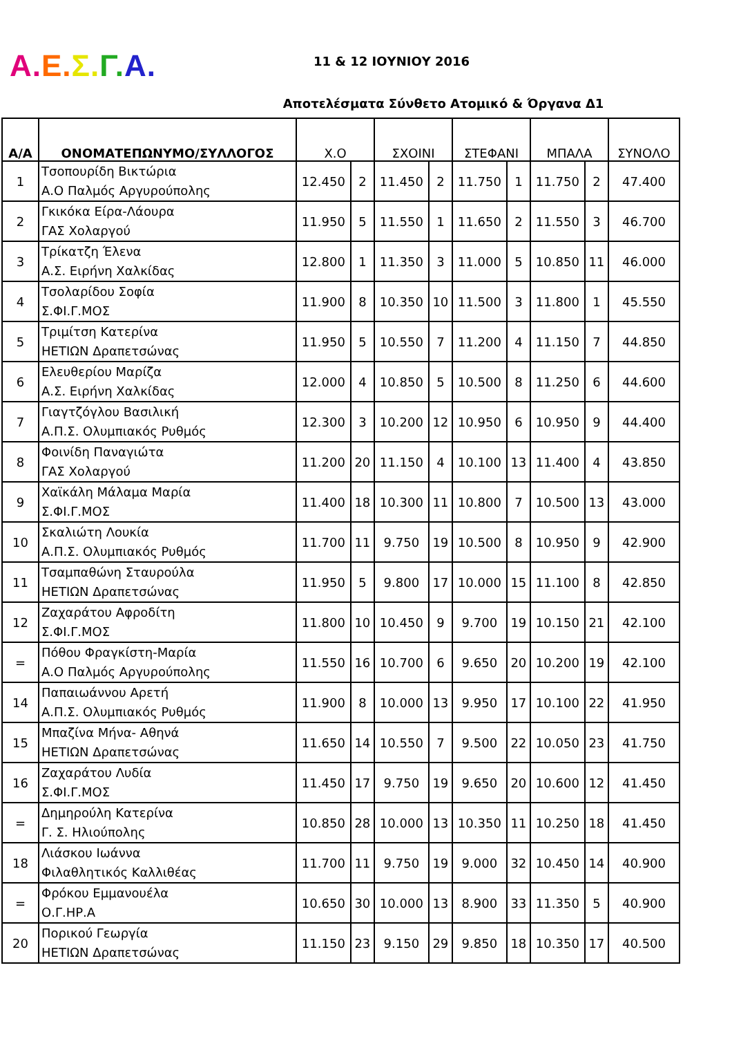Α. Ε. Σ. Γ. Α.
11 & 12 ΙΟΥΝΙΟΥ 2016
Αποτελέσματα Σύνθετο Ατομικό & Όργανα Δ1
| Α/Α | ΟΝΟΜΑΤΕΠΩΝΥΜΟ/ΣΥΛΛΟΓΟΣ | Χ.Ο | | ΣΧΟΙΝΙ | | ΣΤΕΦΑΝΙ | | ΜΠΑΛΑ | | ΣΥΝΟΛΟ |
| --- | --- | --- | --- | --- | --- | --- | --- | --- | --- | --- |
| 1 | Τσοπουρίδη Βικτώρια Α.Ο Παλμός Αργυρούπολης | 12.450 | 2 | 11.450 | 2 | 11.750 | 1 | 11.750 | 2 | 47.400 |
| 2 | Γκικόκα Είρα-Λάουρα ΓΑΣ Χολαργού | 11.950 | 5 | 11.550 | 1 | 11.650 | 2 | 11.550 | 3 | 46.700 |
| 3 | Τρίκατζη Έλενα Α.Σ. Ειρήνη Χαλκίδας | 12.800 | 1 | 11.350 | 3 | 11.000 | 5 | 10.850 | 11 | 46.000 |
| 4 | Τσολαρίδου Σοφία Σ.ΦΙ.Γ.ΜΟΣ | 11.900 | 8 | 10.350 | 10 | 11.500 | 3 | 11.800 | 1 | 45.550 |
| 5 | Τριμίτση Κατερίνα ΗΕΤΙΩΝ Δραπετσώνας | 11.950 | 5 | 10.550 | 7 | 11.200 | 4 | 11.150 | 7 | 44.850 |
| 6 | Ελευθερίου Μαρίζα Α.Σ. Ειρήνη Χαλκίδας | 12.000 | 4 | 10.850 | 5 | 10.500 | 8 | 11.250 | 6 | 44.600 |
| 7 | Γιαγτζόγλου Βασιλική Α.Π.Σ. Ολυμπιακός Ρυθμός | 12.300 | 3 | 10.200 | 12 | 10.950 | 6 | 10.950 | 9 | 44.400 |
| 8 | Φοινίδη Παναγιώτα ΓΑΣ Χολαργού | 11.200 | 20 | 11.150 | 4 | 10.100 | 13 | 11.400 | 4 | 43.850 |
| 9 | Χαϊκάλη Μάλαμα Μαρία Σ.ΦΙ.Γ.ΜΟΣ | 11.400 | 18 | 10.300 | 11 | 10.800 | 7 | 10.500 | 13 | 43.000 |
| 10 | Σκαλιώτη Λουκία Α.Π.Σ. Ολυμπιακός Ρυθμός | 11.700 | 11 | 9.750 | 19 | 10.500 | 8 | 10.950 | 9 | 42.900 |
| 11 | Τσαμπαθώνη Σταυρούλα ΗΕΤΙΩΝ Δραπετσώνας | 11.950 | 5 | 9.800 | 17 | 10.000 | 15 | 11.100 | 8 | 42.850 |
| 12 | Ζαχαράτου Αφροδίτη Σ.ΦΙ.Γ.ΜΟΣ | 11.800 | 10 | 10.450 | 9 | 9.700 | 19 | 10.150 | 21 | 42.100 |
| = | Πόθου Φραγκίστη-Μαρία Α.Ο Παλμός Αργυρούπολης | 11.550 | 16 | 10.700 | 6 | 9.650 | 20 | 10.200 | 19 | 42.100 |
| 14 | Παπαιωάννου Αρετή Α.Π.Σ. Ολυμπιακός Ρυθμός | 11.900 | 8 | 10.000 | 13 | 9.950 | 17 | 10.100 | 22 | 41.950 |
| 15 | Μπαζίνα Μήνα- Αθηνά ΗΕΤΙΩΝ Δραπετσώνας | 11.650 | 14 | 10.550 | 7 | 9.500 | 22 | 10.050 | 23 | 41.750 |
| 16 | Ζαχαράτου Λυδία Σ.ΦΙ.Γ.ΜΟΣ | 11.450 | 17 | 9.750 | 19 | 9.650 | 20 | 10.600 | 12 | 41.450 |
| = | Δημηρούλη Κατερίνα Γ. Σ. Ηλιούπολης | 10.850 | 28 | 10.000 | 13 | 10.350 | 11 | 10.250 | 18 | 41.450 |
| 18 | Λιάσκου Ιωάννα Φιλαθλητικός Καλλιθέας | 11.700 | 11 | 9.750 | 19 | 9.000 | 32 | 10.450 | 14 | 40.900 |
| = | Φρόκου Εμμανουέλα Ο.Γ.ΗΡ.Α | 10.650 | 30 | 10.000 | 13 | 8.900 | 33 | 11.350 | 5 | 40.900 |
| 20 | Πορικού Γεωργία ΗΕΤΙΩΝ Δραπετσώνας | 11.150 | 23 | 9.150 | 29 | 9.850 | 18 | 10.350 | 17 | 40.500 |